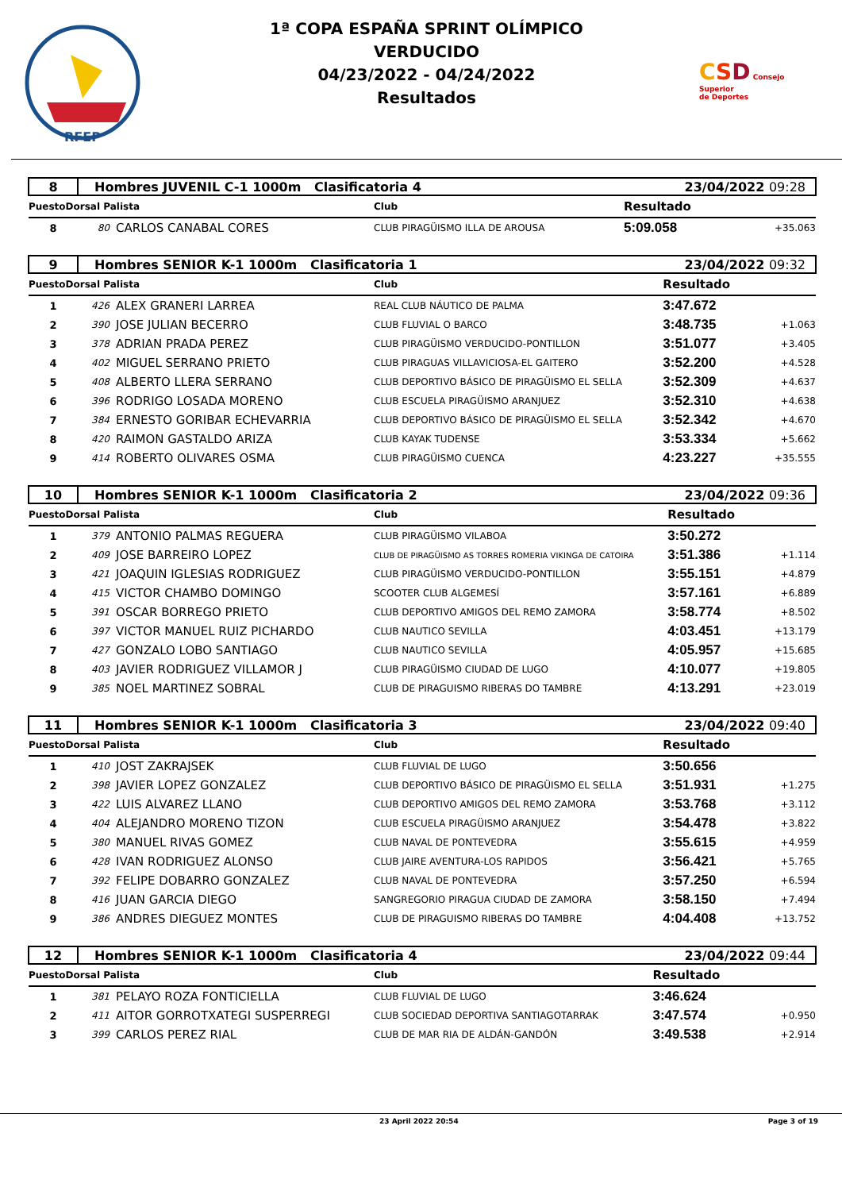RFEP
1ª COPA ESPAÑA SPRINT OLÍMPICO
VERDUCIDO
04/23/2022 - 04/24/2022
Resultados
CSD Consejo
Superior
de Deportes
| 8 | Hombres JUVENIL C-1 1000m Clasificatoria 4 | | | 23/04/2022 09:28 | |
| PuestoDorsal Palista | | | Club | Resultado | |
| 8 | 80 | CARLOS CANABAL CORES | CLUB PIRAGÜISMO ILLA DE AROUSA | 5:09.058 | +35.063 |
| 9 | Hombres SENIOR K-1 1000m Clasificatoria 1 | | | 23/04/2022 09:32 | |
| PuestoDorsal Palista | | | Club | Resultado | |
| 1 | 426 | ALEX GRANERI LARREA | REAL CLUB NÁUTICO DE PALMA | 3:47.672 | |
| 2 | 390 | JOSE JULIAN BECERRO | CLUB FLUVIAL O BARCO | 3:48.735 | +1.063 |
| 3 | 378 | ADRIAN PRADA PEREZ | CLUB PIRAGÜISMO VERDUCIDO-PONTILLON | 3:51.077 | +3.405 |
| 4 | 402 | MIGUEL SERRANO PRIETO | CLUB PIRAGUAS VILLAVICIOSA-EL GAITERO | 3:52.200 | +4.528 |
| 5 | 408 | ALBERTO LLERA SERRANO | CLUB DEPORTIVO BÁSICO DE PIRAGÜISMO EL SELLA | 3:52.309 | +4.637 |
| 6 | 396 | RODRIGO LOSADA MORENO | CLUB ESCUELA PIRAGÜISMO ARANJUEZ | 3:52.310 | +4.638 |
| 7 | 384 | ERNESTO GORIBAR ECHEVARRIA | CLUB DEPORTIVO BÁSICO DE PIRAGÜISMO EL SELLA | 3:52.342 | +4.670 |
| 8 | 420 | RAIMON GASTALDO ARIZA | CLUB KAYAK TUDENSE | 3:53.334 | +5.662 |
| 9 | 414 | ROBERTO OLIVARES OSMA | CLUB PIRAGÜISMO CUENCA | 4:23.227 | +35.555 |
| 10 | Hombres SENIOR K-1 1000m Clasificatoria 2 | | | 23/04/2022 09:36 | |
| PuestoDorsal Palista | | | Club | Resultado | |
| 1 | 379 | ANTONIO PALMAS REGUERA | CLUB PIRAGÜISMO VILABOA | 3:50.272 | |
| 2 | 409 | JOSE BARREIRO LOPEZ | CLUB DE PIRAGÜISMO AS TORRES ROMERIA VIKINGA DE CATOIRA | 3:51.386 | +1.114 |
| 3 | 421 | JOAQUIN IGLESIAS RODRIGUEZ | CLUB PIRAGÜISMO VERDUCIDO-PONTILLON | 3:55.151 | +4.879 |
| 4 | 415 | VICTOR CHAMBO DOMINGO | SCOOTER CLUB ALGEMESÍ | 3:57.161 | +6.889 |
| 5 | 391 | OSCAR BORREGO PRIETO | CLUB DEPORTIVO AMIGOS DEL REMO ZAMORA | 3:58.774 | +8.502 |
| 6 | 397 | VICTOR MANUEL RUIZ PICHARDO | CLUB NAUTICO SEVILLA | 4:03.451 | +13.179 |
| 7 | 427 | GONZALO LOBO SANTIAGO | CLUB NAUTICO SEVILLA | 4:05.957 | +15.685 |
| 8 | 403 | JAVIER RODRIGUEZ VILLAMOR J | CLUB PIRAGÜISMO CIUDAD DE LUGO | 4:10.077 | +19.805 |
| 9 | 385 | NOEL MARTINEZ SOBRAL | CLUB DE PIRAGUISMO RIBERAS DO TAMBRE | 4:13.291 | +23.019 |
| 11 | Hombres SENIOR K-1 1000m Clasificatoria 3 | | | 23/04/2022 09:40 | |
| PuestoDorsal Palista | | | Club | Resultado | |
| 1 | 410 | JOST ZAKRAJSEK | CLUB FLUVIAL DE LUGO | 3:50.656 | |
| 2 | 398 | JAVIER LOPEZ GONZALEZ | CLUB DEPORTIVO BÁSICO DE PIRAGÜISMO EL SELLA | 3:51.931 | +1.275 |
| 3 | 422 | LUIS ALVAREZ LLANO | CLUB DEPORTIVO AMIGOS DEL REMO ZAMORA | 3:53.768 | +3.112 |
| 4 | 404 | ALEJANDRO MORENO TIZON | CLUB ESCUELA PIRAGÜISMO ARANJUEZ | 3:54.478 | +3.822 |
| 5 | 380 | MANUEL RIVAS GOMEZ | CLUB NAVAL DE PONTEVEDRA | 3:55.615 | +4.959 |
| 6 | 428 | IVAN RODRIGUEZ ALONSO | CLUB JAIRE AVENTURA-LOS RAPIDOS | 3:56.421 | +5.765 |
| 7 | 392 | FELIPE DOBARRO GONZALEZ | CLUB NAVAL DE PONTEVEDRA | 3:57.250 | +6.594 |
| 8 | 416 | JUAN GARCIA DIEGO | SANGREGORIO PIRAGUA CIUDAD DE ZAMORA | 3:58.150 | +7.494 |
| 9 | 386 | ANDRES DIEGUEZ MONTES | CLUB DE PIRAGUISMO RIBERAS DO TAMBRE | 4:04.408 | +13.752 |
| 12 | Hombres SENIOR K-1 1000m Clasificatoria 4 | | | 23/04/2022 09:44 | |
| PuestoDorsal Palista | | | Club | Resultado | |
| 1 | 381 | PELAYO ROZA FONTICIELLA | CLUB FLUVIAL DE LUGO | 3:46.624 | |
| 2 | 411 | AITOR GORROTXATEGI SUSPERREGI | CLUB SOCIEDAD DEPORTIVA SANTIAGOTARRAK | 3:47.574 | +0.950 |
| 3 | 399 | CARLOS PEREZ RIAL | CLUB DE MAR RIA DE ALDÁN-GANDÓN | 3:49.538 | +2.914 |
23 April 2022 20:54 Page 3 of 19